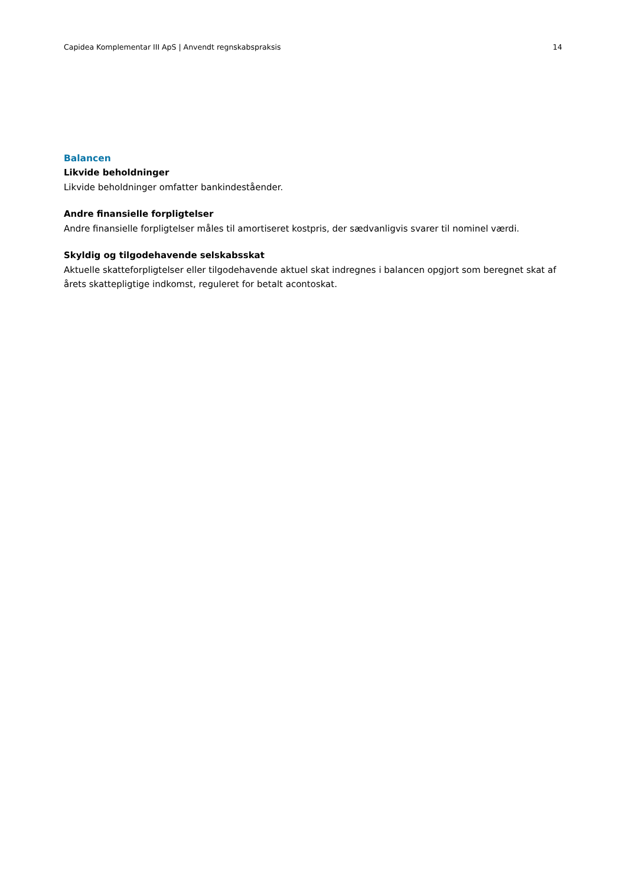Capidea Komplementar III ApS | Anvendt regnskabspraksis 14
Balancen
Likvide beholdninger
Likvide beholdninger omfatter bankindeståender.
Andre finansielle forpligtelser
Andre finansielle forpligtelser måles til amortiseret kostpris, der sædvanligvis svarer til nominel værdi.
Skyldig og tilgodehavende selskabsskat
Aktuelle skatteforpligtelser eller tilgodehavende aktuel skat indregnes i balancen opgjort som beregnet skat af årets skattepligtige indkomst, reguleret for betalt acontoskat.